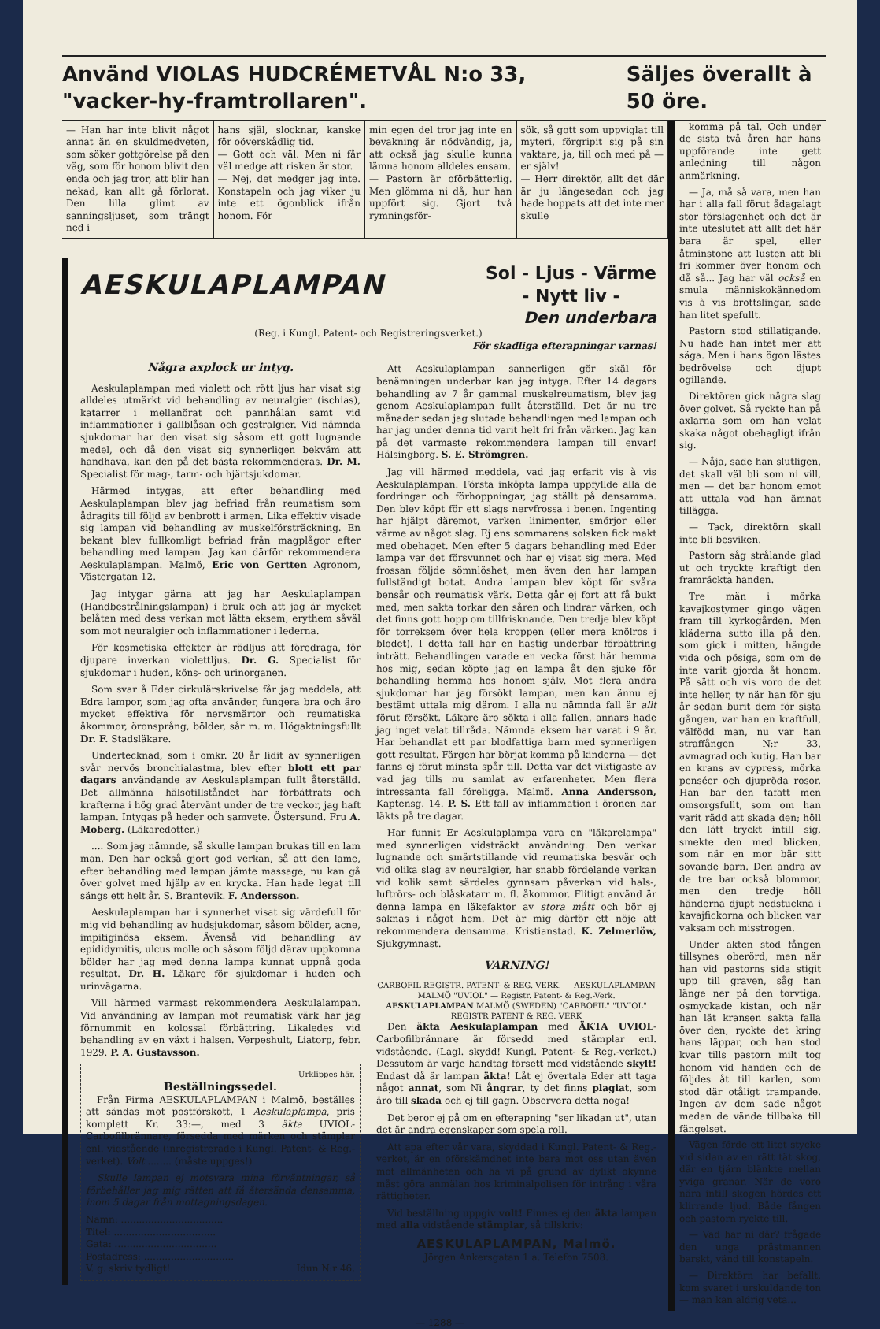Använd VIOLAS HUDCRÉMETVÅL N:o 33, "vacker-hy-framtrollaren". Säljes överallt à 50 öre.
— Han har inte blivit något annat än en skuldmedveten, som söker gottgörelse på den väg, som för honom blivit den enda och jag tror, att blir han nekad, kan allt gå förlorat. Den lilla glimt av sanningsljuset, som trängt ned i
hans själ, slocknar, kanske för oöverskådlig tid.
— Gott och väl. Men ni får väl medge att risken är stor.
— Nej, det medger jag inte. Konstapeln och jag viker ju inte ett ögonblick ifrån honom. För
min egen del tror jag inte en bevakning är nödvändig, ja, att också jag skulle kunna lämna honom alldeles ensam.
— Pastorn är oförbätterlig. Men glömma ni då, hur han uppfört sig. Gjort två rymningsför-
sök, så gott som uppviglat till myteri, förgripit sig på sin vaktare, ja, till och med på — er själv!
— Herr direktör, allt det där är ju längesedan och jag hade hoppats att det inte mer skulle
AESKULAPLAMPAN
Sol - Ljus - Värme
- Nytt liv -
Den underbara
(Reg. i Kungl. Patent- och Registreringsverket.)
För skadliga efterapningar varnas!
Några axplock ur intyg.
Aeskulaplampan med violett och rött ljus har visat sig alldeles utmärkt vid behandling av neuralgier (ischias), katarrer i mellanörat och pannhålan samt vid inflammationer i gallblåsan och gestralgier. Vid nämnda sjukdomar har den visat sig såsom ett gott lugnande medel, och då den visat sig synnerligen bekväm att handhava, kan den på det bästa rekommenderas. Dr. M. Specialist för mag-, tarm- och hjärtsjukdomar.
Härmed intygas, att efter behandling med Aeskulaplampan blev jag befriad från reumatism som ådragits till följd av benbrott i armen. Lika effektiv visade sig lampan vid behandling av muskelförsträckning. En bekant blev fullkomligt befriad från magplågor efter behandling med lampan. Jag kan därför rekommendera Aeskulaplampan. Malmö, Eric von Gertten Agronom, Västergatan 12.
Jag intygar gärna att jag har Aeskulaplampan (Handbestrålningslampan) i bruk och att jag är mycket belåten med dess verkan mot lätta eksem, erythem såväl som mot neuralgier och inflammationer i lederna.
För kosmetiska effekter är rödljus att föredraga, för djupare inverkan violettljus. Dr. G. Specialist för sjukdomar i huden, köns- och urinorganen.
Som svar å Eder cirkulärskrivelse får jag meddela, att Edra lampor, som jag ofta använder, fungera bra och äro mycket effektiva för nervsmärtor och reumatiska åkommor, öronsprång, bölder, sår m. m. Högaktningsfullt Dr. F. Stadsläkare.
Undertecknad, som i omkr. 20 år lidit av synnerligen svår nervös bronchialastma, blev efter blott ett par dagars användande av Aeskulaplampan fullt återställd. Det allmänna hälsotillståndet har förbättrats och krafterna i hög grad återvänt under de tre veckor, jag haft lampan. Intygas på heder och samvete. Östersund. Fru A. Moberg. (Läkaredotter.)
.... Som jag nämnde, så skulle lampan brukas till en lam man. Den har också gjort god verkan, så att den lame, efter behandling med lampan jämte massage, nu kan gå över golvet med hjälp av en krycka. Han hade legat till sängs ett helt år. S. Brantevik. F. Andersson.
Aeskulaplampan har i synnerhet visat sig värdefull för mig vid behandling av hudsjukdomar, såsom bölder, acne, impitiginösa eksem. Ävenså vid behandling av epididymitis, ulcus molle och såsom följd därav uppkomna bölder har jag med denna lampa kunnat uppnå goda resultat. Dr. H. Läkare för sjukdomar i huden och urinvägarna.
Vill härmed varmast rekommendera Aeskulalampan. Vid användning av lampan mot reumatisk värk har jag förnummit en kolossal förbättring. Likaledes vid behandling av en växt i halsen. Verpeshult, Liatorp, febr. 1929. P. A. Gustavsson.
Urklippes här.
Beställningssedel.
Från Firma AESKULAPLAMPAN i Malmö, beställes att sändas mot postförskott, 1 Aeskulaplampa, pris komplett Kr. 33:—, med 3 äkta UVIOL-Carbofilbrännare, försedda med märken och stämplar enl. vidstående (inregistrerade i Kungl. Patent- & Reg.-verket). Volt ........ (måste uppges!)
Skulle lampan ej motsvara mina förväntningar, så förbehåller jag mig rätten att få återsända densamma, inom 5 dagar från mottagningsdagen.
Namn: ..................................
Titel: ..................................
Gata: ..................................
Postadress: ..............................
V. g. skriv tydligt! Idun N:r 46.
Att Aeskulaplampan sannerligen gör skäl för benämningen underbar kan jag intyga. Efter 14 dagars behandling av 7 år gammal muskelreumatism, blev jag genom Aeskulaplampan fullt återställd. Det är nu tre månader sedan jag slutade behandlingen med lampan och har jag under denna tid varit helt fri från värken. Jag kan på det varmaste rekommendera lampan till envar! Hälsingborg. S. E. Strömgren.
Jag vill härmed meddela, vad jag erfarit vis à vis Aeskulaplampan. Första inköpta lampa uppfyllde alla de fordringar och förhoppningar, jag ställt på densamma. Den blev köpt för ett slags nervfrossa i benen. Ingenting har hjälpt däremot, varken linimenter, smörjor eller värme av något slag. Ej ens sommarens solsken fick makt med obehaget. Men efter 5 dagars behandling med Eder lampa var det försvunnet och har ej visat sig mera. Med frossan följde sömnlöshet, men även den har lampan fullständigt botat. Andra lampan blev köpt för svåra bensår och reumatisk värk. Detta går ej fort att få bukt med, men sakta torkar den såren och lindrar värken, och det finns gott hopp om tillfrisknande. Den tredje blev köpt för torreksem över hela kroppen (eller mera knölros i blodet). I detta fall har en hastig underbar förbättring inträtt. Behandlingen varade en vecka först här hemma hos mig, sedan köpte jag en lampa åt den sjuke för behandling hemma hos honom själv. Mot flera andra sjukdomar har jag försökt lampan, men kan ännu ej bestämt uttala mig därom. I alla nu nämnda fall är allt förut försökt. Läkare äro sökta i alla fallen, annars hade jag inget velat tillråda. Nämnda eksem har varat i 9 år. Har behandlat ett par blodfattiga barn med synnerligen gott resultat. Färgen har börjat komma på kinderna — det fanns ej förut minsta spår till. Detta var det viktigaste av vad jag tills nu samlat av erfarenheter. Men flera intressanta fall föreligga. Malmö. Anna Andersson, Kaptensg. 14. P. S. Ett fall av inflammation i öronen har läkts på tre dagar.
Har funnit Er Aeskulaplampa vara en "läkarelampa" med synnerligen vidsträckt användning. Den verkar lugnande och smärtstillande vid reumatiska besvär och vid olika slag av neuralgier, har snabb fördelande verkan vid kolik samt särdeles gynnsam påverkan vid hals-, luftrörs- och blåskatarr m. fl. åkommor. Flitigt använd är denna lampa en läkefaktor av stora mått och bör ej saknas i något hem. Det är mig därför ett nöje att rekommendera densamma. Kristianstad. K. Zelmerlöw, Sjukgymnast.
VARNING!
CARBOFIL REGISTR. PATENT- & REG. VERK. — AESKULAPLAMPAN MALMÖ "UVIOL" — Registr. Patent- & Reg.-Verk.
AESKULAPLAMPAN MALMÖ (SWEDEN) "CARBOFIL" "UVIOL" REGISTR PATENT & REG. VERK
Den äkta Aeskulaplampan med ÄKTA UVIOL-Carbofilbrännare är försedd med stämplar enl. vidstående. (Lagl. skydd! Kungl. Patent- & Reg.-verket.) Dessutom är varje handtag försett med vidstående skylt! Endast då är lampan äkta! Låt ej övertala Eder att taga något annat, som Ni ångrar, ty det finns plagiat, som äro till skada och ej till gagn. Observera detta noga!
Det beror ej på om en efterapning "ser likadan ut", utan det är andra egenskaper som spela roll.
Att apa efter vår vara, skyddad i Kungl. Patent- & Reg.-verket, är en oförskämdhet inte bara mot oss utan även mot allmänheten och ha vi på grund av dylikt okynne måst göra anmälan hos kriminalpolisen för intrång i våra rättigheter.
Vid beställning uppgiv volt! Finnes ej den äkta lampan med alla vidstående stämplar, så tillskriv:
AESKULAPLAMPAN, Malmö.
Jörgen Ankersgatan 1 a. Telefon 7508.
komma på tal. Och under de sista två åren har hans uppförande inte gett anledning till någon anmärkning.
— Ja, må så vara, men han har i alla fall förut ådagalagt stor förslagenhet och det är inte uteslutet att allt det här bara är spel, eller åtminstone att lusten att bli fri kommer över honom och då så... Jag har väl också en smula människokännedom vis à vis brottslingar, sade han litet spefullt.
Pastorn stod stillatigande. Nu hade han intet mer att säga. Men i hans ögon lästes bedrövelse och djupt ogillande.
Direktören gick några slag över golvet. Så ryckte han på axlarna som om han velat skaka något obehagligt ifrån sig.
— Nåja, sade han slutligen, det skall väl bli som ni vill, men — det bar honom emot att uttala vad han ämnat tillägga.
— Tack, direktörn skall inte bli besviken.
Pastorn såg strålande glad ut och tryckte kraftigt den framräckta handen.
Tre män i mörka kavajkostymer gingo vägen fram till kyrkogården. Men kläderna sutto illa på den, som gick i mitten, hängde vida och pösiga, som om de inte varit gjorda åt honom. På sätt och vis voro de det inte heller, ty när han för sju år sedan burit dem för sista gången, var han en kraftfull, välfödd man, nu var han straffången N:r 33, avmagrad och kutig. Han bar en krans av cypress, mörka penséer och djupröda rosor. Han bar den tafatt men omsorgsfullt, som om han varit rädd att skada den; höll den lätt tryckt intill sig, smekte den med blicken, som när en mor bär sitt sovande barn. Den andra av de tre bar också blommor, men den tredje höll händerna djupt nedstuckna i kavajfickorna och blicken var vaksam och misstrogen.
Under akten stod fången tillsynes oberörd, men när han vid pastorns sida stigit upp till graven, såg han länge ner på den torvtiga, osmyckade kistan, och när han lät kransen sakta falla över den, ryckte det kring hans läppar, och han stod kvar tills pastorn milt tog honom vid handen och de följdes åt till karlen, som stod där otåligt trampande. Ingen av dem sade något medan de vände tillbaka till fängelset.
Vägen förde ett litet stycke vid sidan av en rätt tät skog, där en tjärn blänkte mellan yviga granar. När de voro nära intill skogen hördes ett klirrande ljud. Både fången och pastorn ryckte till.
— Vad har ni där? frågade den unga prästmannen barskt, vänd till konstapeln.
— Direktörn har befallt, kom svaret i urskuldande ton — man kan aldrig veta...
— 1288 —